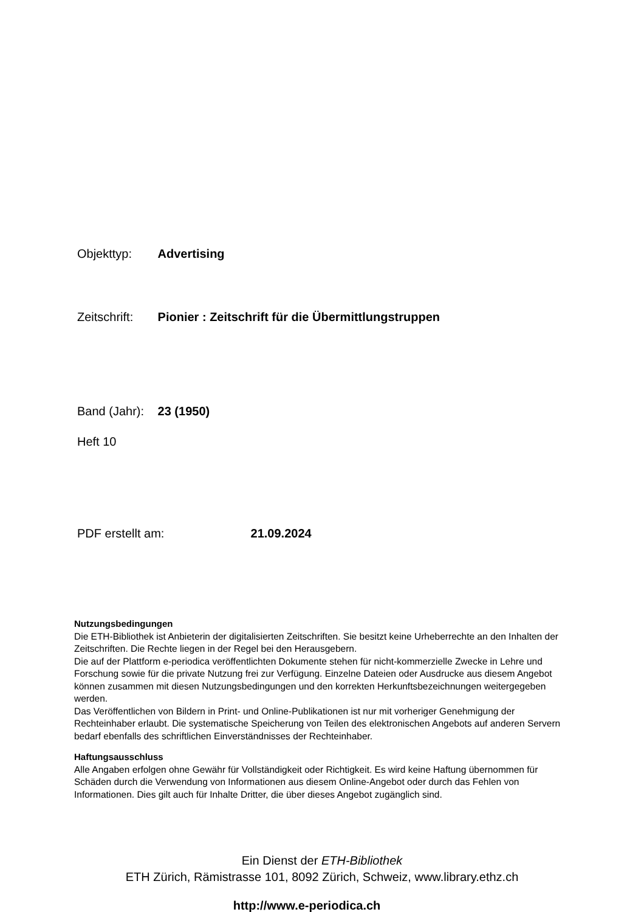Objekttyp: Advertising
Zeitschrift: Pionier : Zeitschrift für die Übermittlungstruppen
Band (Jahr): 23 (1950)
Heft 10
PDF erstellt am: 21.09.2024
Nutzungsbedingungen
Die ETH-Bibliothek ist Anbieterin der digitalisierten Zeitschriften. Sie besitzt keine Urheberrechte an den Inhalten der Zeitschriften. Die Rechte liegen in der Regel bei den Herausgebern.
Die auf der Plattform e-periodica veröffentlichten Dokumente stehen für nicht-kommerzielle Zwecke in Lehre und Forschung sowie für die private Nutzung frei zur Verfügung. Einzelne Dateien oder Ausdrucke aus diesem Angebot können zusammen mit diesen Nutzungsbedingungen und den korrekten Herkunftsbezeichnungen weitergegeben werden.
Das Veröffentlichen von Bildern in Print- und Online-Publikationen ist nur mit vorheriger Genehmigung der Rechteinhaber erlaubt. Die systematische Speicherung von Teilen des elektronischen Angebots auf anderen Servern bedarf ebenfalls des schriftlichen Einverständnisses der Rechteinhaber.
Haftungsausschluss
Alle Angaben erfolgen ohne Gewähr für Vollständigkeit oder Richtigkeit. Es wird keine Haftung übernommen für Schäden durch die Verwendung von Informationen aus diesem Online-Angebot oder durch das Fehlen von Informationen. Dies gilt auch für Inhalte Dritter, die über dieses Angebot zugänglich sind.
Ein Dienst der ETH-Bibliothek
ETH Zürich, Rämistrasse 101, 8092 Zürich, Schweiz, www.library.ethz.ch
http://www.e-periodica.ch